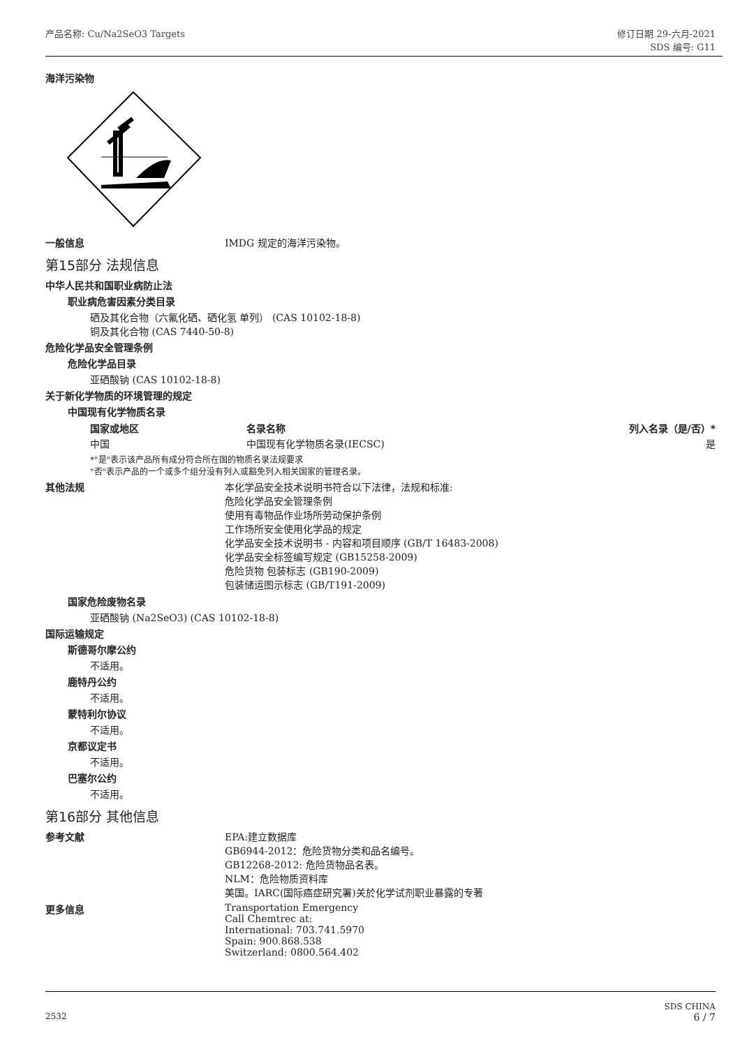产品名称: Cu/Na2SeO3 Targets 修订日期 29-六月-2021
SDS 编号: G11
海洋污染物
一般信息 IMDG 规定的海洋污染物。
第15部分 法规信息
中华人民共和国职业病防止法
职业病危害因素分类目录
硒及其化合物（六氟化硒、硒化氢 单列） (CAS 10102-18-8)
铜及其化合物 (CAS 7440-50-8)
危险化学品安全管理条例
危险化学品目录
亚硒酸钠 (CAS 10102-18-8)
关于新化学物质的环境管理的规定
中国现有化学物质名录
| 国家或地区 | 名录名称 | 列入名录（是/否）* |
| --- | --- | --- |
| 中国 | 中国现有化学物质名录(IECSC) | 是 |
*"是"表示该产品所有成分符合所在国的物质名录法规要求
"否"表示产品的一个或多个组分没有列入或豁免列入相关国家的管理名录。
其他法规 本化学品安全技术说明书符合以下法律，法规和标准:
危险化学品安全管理条例
使用有毒物品作业场所劳动保护条例
工作场所安全使用化学品的规定
化学品安全技术说明书 - 内容和项目顺序 (GB/T 16483-2008)
化学品安全标签编写规定 (GB15258-2009)
危险货物 包装标志 (GB190-2009)
包装储运图示标志 (GB/T191-2009)
国家危险废物名录
亚硒酸钠 (Na2SeO3) (CAS 10102-18-8)
国际运输规定
斯德哥尔摩公约
不适用。
鹿特丹公约
不适用。
蒙特利尔协议
不适用。
京都议定书
不适用。
巴塞尔公约
不适用。
第16部分 其他信息
参考文献 EPA:建立数据库
GB6944-2012：危险货物分类和品名编号。
GB12268-2012: 危险货物品名表。
NLM：危险物质资料库
美国。IARC(国际癌症研究署)关於化学试剂职业暴露的专著
更多信息 Transportation Emergency
Call Chemtrec at:
International: 703.741.5970
Spain: 900.868.538
Switzerland: 0800.564.402
2532
SDS CHINA
6 / 7